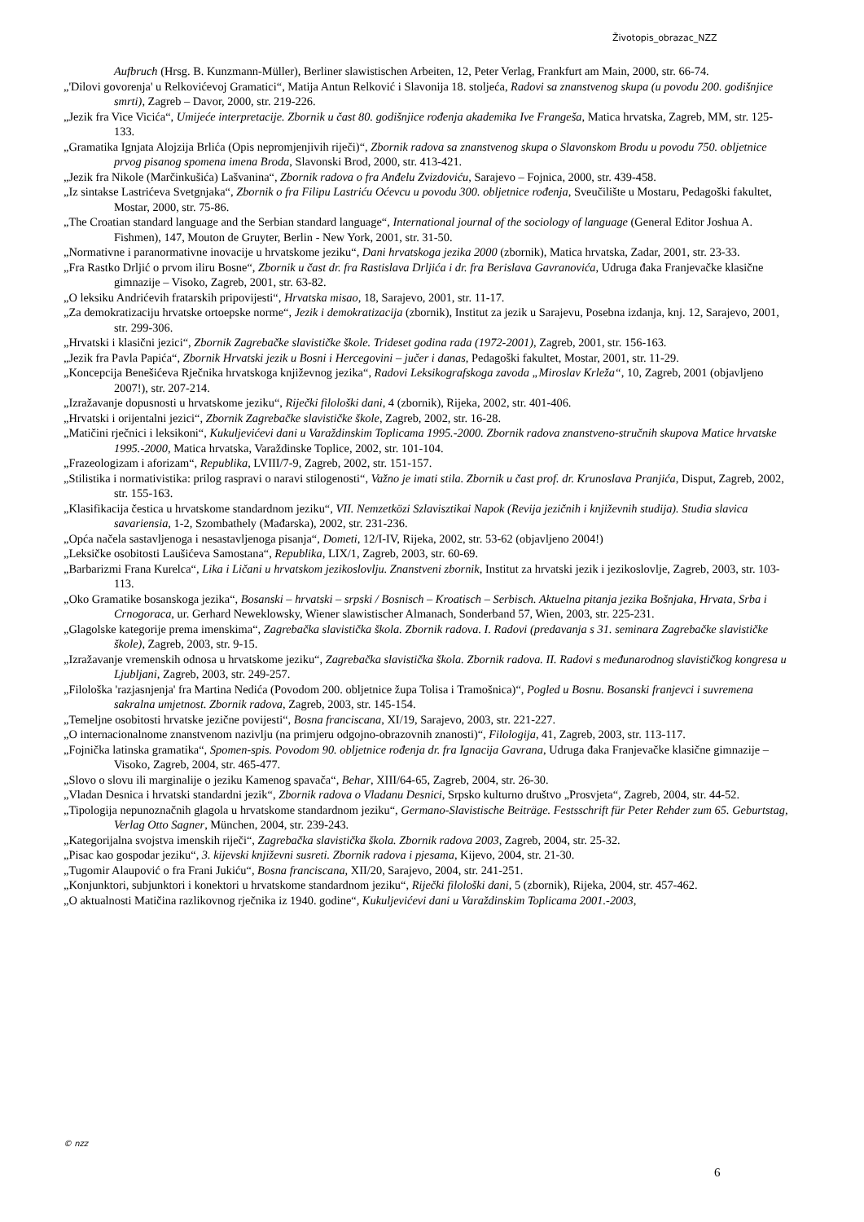Životopis_obrazac_NZZ
Aufbruch (Hrsg. B. Kunzmann-Müller), Berliner slawistischen Arbeiten, 12, Peter Verlag, Frankfurt am Main, 2000, str. 66-74.
„'Dilovi govorenja' u Relkovićevoj Gramatici“, Matija Antun Relković i Slavonija 18. stoljeća, Radovi sa znanstvenog skupa (u povodu 200. godišnjice smrti), Zagreb – Davor, 2000, str. 219-226.
„Jezik fra Vice Vicića“, Umijeće interpretacije. Zbornik u čast 80. godišnjice rođenja akademika Ive Frangeša, Matica hrvatska, Zagreb, MM, str. 125-133.
„Gramatika Ignjata Alojzija Brlića (Opis nepromjenjivih riječi)“, Zbornik radova sa znanstvenog skupa o Slavonskom Brodu u povodu 750. obljetnice prvog pisanog spomena imena Broda, Slavonski Brod, 2000, str. 413-421.
„Jezik fra Nikole (Marčinkušića) Lašvanina“, Zbornik radova o fra Anđelu Zvizdoviću, Sarajevo – Fojnica, 2000, str. 439-458.
„Iz sintakse Lastrićeva Svetgnjaka“, Zbornik o fra Filipu Lastriću Oćevcu u povodu 300. obljetnice rođenja, Sveučilište u Mostaru, Pedagoški fakultet, Mostar, 2000, str. 75-86.
„The Croatian standard language and the Serbian standard language“, International journal of the sociology of language (General Editor Joshua A. Fishmen), 147, Mouton de Gruyter, Berlin - New York, 2001, str. 31-50.
„Normativne i paranormativne inovacije u hrvatskome jeziku“, Dani hrvatskoga jezika 2000 (zbornik), Matica hrvatska, Zadar, 2001, str. 23-33.
„Fra Rastko Drljić o prvom iliru Bosne“, Zbornik u čast dr. fra Rastislava Drljića i dr. fra Berislava Gavranovića, Udruga đaka Franjevačke klasične gimnazije – Visoko, Zagreb, 2001, str. 63-82.
„O leksiku Andrićevih fratarskih pripovijesti“, Hrvatska misao, 18, Sarajevo, 2001, str. 11-17.
„Za demokratizaciju hrvatske ortoepske norme“, Jezik i demokratizacija (zbornik), Institut za jezik u Sarajevu, Posebna izdanja, knj. 12, Sarajevo, 2001, str. 299-306.
„Hrvatski i klasični jezici“, Zbornik Zagrebačke slavističke škole. Trideset godina rada (1972-2001), Zagreb, 2001, str. 156-163.
„Jezik fra Pavla Papića“, Zbornik Hrvatski jezik u Bosni i Hercegovini – jučer i danas, Pedagoški fakultet, Mostar, 2001, str. 11-29.
„Koncepcija Benešićeva Rječnika hrvatskoga književnog jezika“, Radovi Leksikografskoga zavoda „Miroslav Krleža“, 10, Zagreb, 2001 (objavljeno 2007!), str. 207-214.
„Izražavanje dopusnosti u hrvatskome jeziku“, Riječki filološki dani, 4 (zbornik), Rijeka, 2002, str. 401-406.
„Hrvatski i orijentalni jezici“, Zbornik Zagrebačke slavističke škole, Zagreb, 2002, str. 16-28.
„Matičini rječnici i leksikoni“, Kukuljevićevi dani u Varaždinskim Toplicama 1995.-2000. Zbornik radova znanstveno-stručnih skupova Matice hrvatske 1995.-2000, Matica hrvatska, Varaždinske Toplice, 2002, str. 101-104.
„Frazeologizam i aforizam“, Republika, LVIII/7-9, Zagreb, 2002, str. 151-157.
„Stilistika i normativistika: prilog raspravi o naravi stilogenosti“, Važno je imati stila. Zbornik u čast prof. dr. Krunoslava Pranjića, Disput, Zagreb, 2002, str. 155-163.
„Klasifikacija čestica u hrvatskome standardnom jeziku“, VII. Nemzetközi Szlavisztikai Napok (Revija jezičnih i književnih studija). Studia slavica savariensia, 1-2, Szombathely (Mađarska), 2002, str. 231-236.
„Opća načela sastavljenoga i nesastavljenoga pisanja“, Dometi, 12/I-IV, Rijeka, 2002, str. 53-62 (objavljeno 2004!)
„Leksičke osobitosti Laušićeva Samostana“, Republika, LIX/1, Zagreb, 2003, str. 60-69.
„Barbarizmi Frana Kurelca“, Lika i Ličani u hrvatskom jezikoslovlju. Znanstveni zbornik, Institut za hrvatski jezik i jezikoslovlje, Zagreb, 2003, str. 103-113.
„Oko Gramatike bosanskoga jezika“, Bosanski – hrvatski – srpski / Bosnisch – Kroatisch – Serbisch. Aktuelna pitanja jezika Bošnjaka, Hrvata, Srba i Crnogoraca, ur. Gerhard Neweklowsky, Wiener slawistischer Almanach, Sonderband 57, Wien, 2003, str. 225-231.
„Glagolske kategorije prema imenskima“, Zagrebačka slavistička škola. Zbornik radova. I. Radovi (predavanja s 31. seminara Zagrebačke slavističke škole), Zagreb, 2003, str. 9-15.
„Izražavanje vremenskih odnosa u hrvatskome jeziku“, Zagrebačka slavistička škola. Zbornik radova. II. Radovi s međunarodnog slavističkog kongresa u Ljubljani, Zagreb, 2003, str. 249-257.
„Filološka 'razjasnjenja' fra Martina Nedića (Povodom 200. obljetnice župa Tolisa i Tramošnica)“, Pogled u Bosnu. Bosanski franjevci i suvremena sakralna umjetnost. Zbornik radova, Zagreb, 2003, str. 145-154.
„Temeljne osobitosti hrvatske jezične povijesti“, Bosna franciscana, XI/19, Sarajevo, 2003, str. 221-227.
„O internacionalnome znanstvenom nazivlju (na primjeru odgojno-obrazovnih znanosti)“, Filologija, 41, Zagreb, 2003, str. 113-117.
„Fojnička latinska gramatika“, Spomen-spis. Povodom 90. obljetnice rođenja dr. fra Ignacija Gavrana, Udruga đaka Franjevačke klasične gimnazije – Visoko, Zagreb, 2004, str. 465-477.
„Slovo o slovu ili marginalije o jeziku Kamenog spavača“, Behar, XIII/64-65, Zagreb, 2004, str. 26-30.
„Vladan Desnica i hrvatski standardni jezik“, Zbornik radova o Vladanu Desnici, Srpsko kulturno društvo „Prosvjeta“, Zagreb, 2004, str. 44-52.
„Tipologija nepunoznačnih glagola u hrvatskome standardnom jeziku“, Germano-Slavistische Beiträge. Festsschrift für Peter Rehder zum 65. Geburtstag, Verlag Otto Sagner, München, 2004, str. 239-243.
„Kategorijalna svojstva imenskih riječi“, Zagrebačka slavistička škola. Zbornik radova 2003, Zagreb, 2004, str. 25-32.
„Pisac kao gospodar jeziku“, 3. kijevski književni susreti. Zbornik radova i pjesama, Kijevo, 2004, str. 21-30.
„Tugomir Alaupović o fra Frani Jukiću“, Bosna franciscana, XII/20, Sarajevo, 2004, str. 241-251.
„Konjunktori, subjunktori i konektori u hrvatskome standardnom jeziku“, Riječki filološki dani, 5 (zbornik), Rijeka, 2004, str. 457-462.
„O aktualnosti Matičina razlikovnog rječnika iz 1940. godine“, Kukuljevićevi dani u Varaždinskim Toplicama 2001.-2003,
© nzz
6